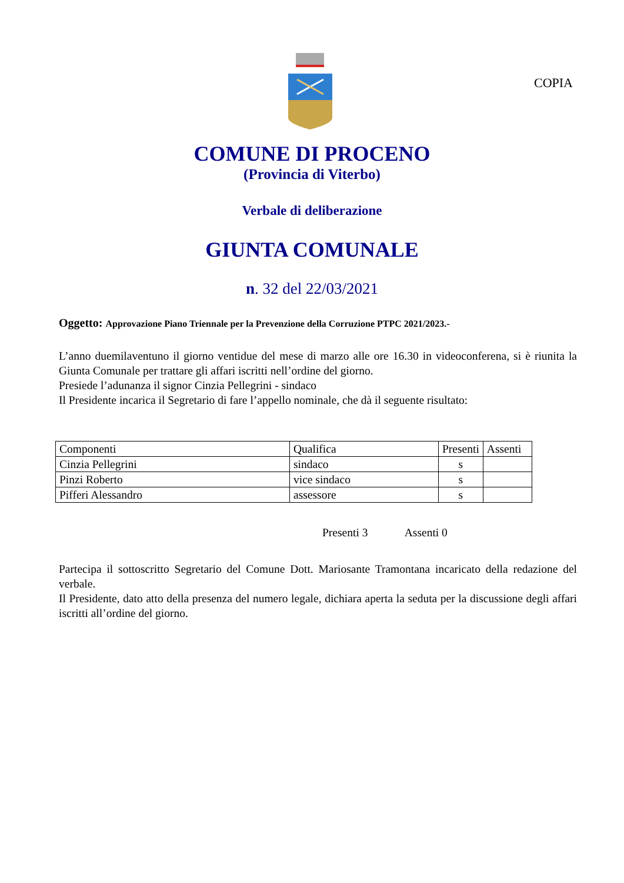COPIA
COMUNE DI PROCENO
(Provincia di Viterbo)
Verbale di deliberazione
GIUNTA COMUNALE
n. 32 del 22/03/2021
Oggetto: Approvazione Piano Triennale per la Prevenzione della Corruzione PTPC 2021/2023.-
L’anno duemilaventuno il giorno ventidue del mese di marzo alle ore 16.30 in videoconferena, si è riunita la Giunta Comunale per trattare gli affari iscritti nell’ordine del giorno.
Presiede l’adunanza il signor Cinzia Pellegrini - sindaco
Il Presidente incarica il Segretario di fare l’appello nominale, che dà il seguente risultato:
| Componenti | Qualifica | Presenti | Assenti |
| Cinzia Pellegrini | sindaco | s | |
| Pinzi Roberto | vice sindaco | s | |
| Pifferi Alessandro | assessore | s | |
Presenti 3 Assenti 0
Partecipa il sottoscritto Segretario del Comune Dott. Mariosante Tramontana incaricato della redazione del verbale.
Il Presidente, dato atto della presenza del numero legale, dichiara aperta la seduta per la discussione degli affari iscritti all’ordine del giorno.